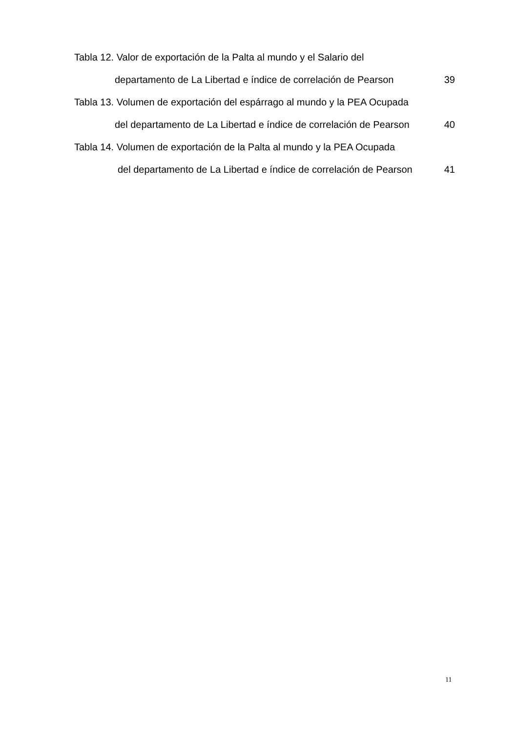Tabla 12. Valor de exportación de la Palta al mundo y el Salario del
departamento de La Libertad e índice de correlación de Pearson 39
Tabla 13. Volumen de exportación del espárrago al mundo y la PEA Ocupada
del departamento de La Libertad e índice de correlación de Pearson 40
Tabla 14. Volumen de exportación de la Palta al mundo y la PEA Ocupada
del departamento de La Libertad e índice de correlación de Pearson 41
11